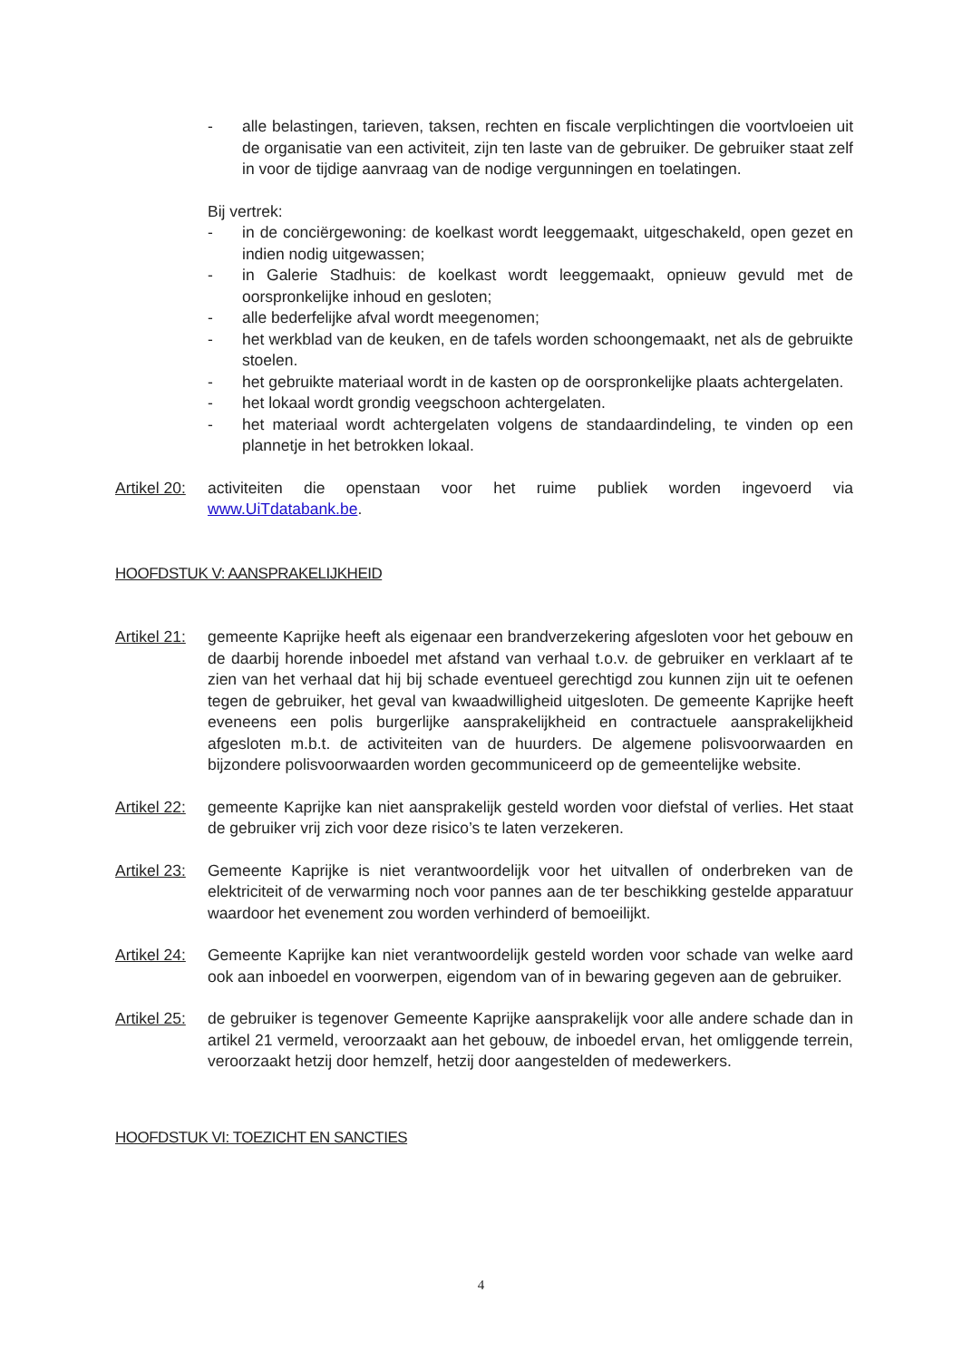- alle belastingen, tarieven, taksen, rechten en fiscale verplichtingen die voortvloeien uit de organisatie van een activiteit, zijn ten laste van de gebruiker. De gebruiker staat zelf in voor de tijdige aanvraag van de nodige vergunningen en toelatingen.
Bij vertrek:
- in de conciërgewoning: de koelkast wordt leeggemaakt, uitgeschakeld, open gezet en indien nodig uitgewassen;
- in Galerie Stadhuis: de koelkast wordt leeggemaakt, opnieuw gevuld met de oorspronkelijke inhoud en gesloten;
- alle bederfelijke afval wordt meegenomen;
- het werkblad van de keuken, en de tafels worden schoongemaakt, net als de gebruikte stoelen.
- het gebruikte materiaal wordt in de kasten op de oorspronkelijke plaats achtergelaten.
- het lokaal wordt grondig veegschoon achtergelaten.
- het materiaal wordt achtergelaten volgens de standaardindeling, te vinden op een plannetje in het betrokken lokaal.
Artikel 20: activiteiten die openstaan voor het ruime publiek worden ingevoerd via www.UiTdatabank.be.
HOOFDSTUK V: AANSPRAKELIJKHEID
Artikel 21: gemeente Kaprijke heeft als eigenaar een brandverzekering afgesloten voor het gebouw en de daarbij horende inboedel met afstand van verhaal t.o.v. de gebruiker en verklaart af te zien van het verhaal dat hij bij schade eventueel gerechtigd zou kunnen zijn uit te oefenen tegen de gebruiker, het geval van kwaadwilligheid uitgesloten. De gemeente Kaprijke heeft eveneens een polis burgerlijke aansprakelijkheid en contractuele aansprakelijkheid afgesloten m.b.t. de activiteiten van de huurders. De algemene polisvoorwaarden en bijzondere polisvoorwaarden worden gecommuniceerd op de gemeentelijke website.
Artikel 22: gemeente Kaprijke kan niet aansprakelijk gesteld worden voor diefstal of verlies. Het staat de gebruiker vrij zich voor deze risico’s te laten verzekeren.
Artikel 23: Gemeente Kaprijke is niet verantwoordelijk voor het uitvallen of onderbreken van de elektriciteit of de verwarming noch voor pannes aan de ter beschikking gestelde apparatuur waardoor het evenement zou worden verhinderd of bemoeilijkt.
Artikel 24: Gemeente Kaprijke kan niet verantwoordelijk gesteld worden voor schade van welke aard ook aan inboedel en voorwerpen, eigendom van of in bewaring gegeven aan de gebruiker.
Artikel 25: de gebruiker is tegenover Gemeente Kaprijke aansprakelijk voor alle andere schade dan in artikel 21 vermeld, veroorzaakt aan het gebouw, de inboedel ervan, het omliggende terrein, veroorzaakt hetzij door hemzelf, hetzij door aangestelden of medewerkers.
HOOFDSTUK VI: TOEZICHT EN SANCTIES
4